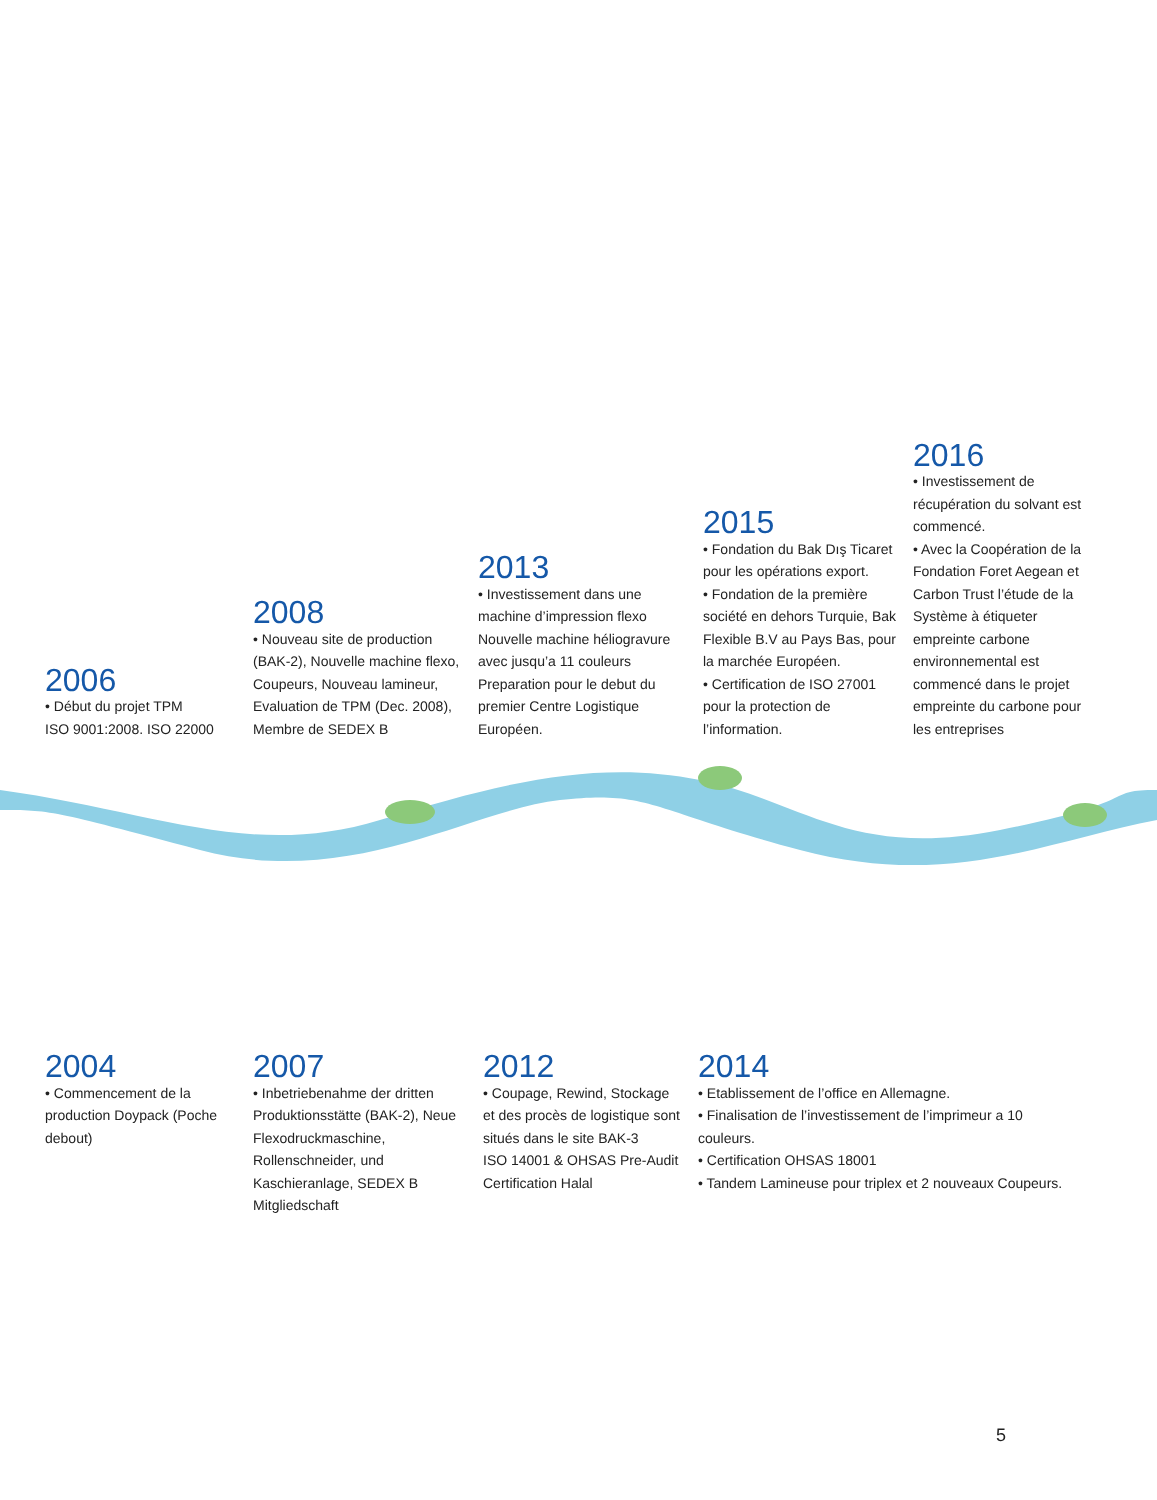2006
• Début du projet TPM
ISO 9001:2008. ISO 22000
2008
• Nouveau site de production (BAK-2), Nouvelle machine flexo, Coupeurs, Nouveau lamineur, Evaluation de TPM (Dec. 2008), Membre de SEDEX B
2013
• Investissement dans une machine d’impression flexo Nouvelle machine héliogravure avec jusqu’a 11 couleurs Preparation pour le debut du premier Centre Logistique Européen.
2015
• Fondation du Bak Dış Ticaret pour les opérations export.
• Fondation de la première société en dehors Turquie, Bak Flexible B.V au Pays Bas, pour la marchée Européen.
• Certification de ISO 27001 pour la protection de l’information.
2016
• Investissement de récupération du solvant est commencé.
• Avec la Coopération de la Fondation Foret Aegean et Carbon Trust l’étude de la Système à étiqueter empreinte carbone environnemental est commencé dans le projet empreinte du carbone pour les entreprises
2004
• Commencement de la production Doypack (Poche debout)
2007
• Inbetriebenahme der dritten Produktionsstätte (BAK-2), Neue Flexodruckmaschine, Rollenschneider, und Kaschieranlage, SEDEX B Mitgliedschaft
2012
• Coupage, Rewind, Stockage et des procès de logistique sont situés dans le site BAK-3
ISO 14001 & OHSAS Pre-Audit Certification Halal
2014
• Etablissement de l’office en Allemagne.
• Finalisation de l’investissement de l’imprimeur a 10 couleurs.
• Certification OHSAS 18001
• Tandem Lamineuse pour triplex et 2 nouveaux Coupeurs.
5